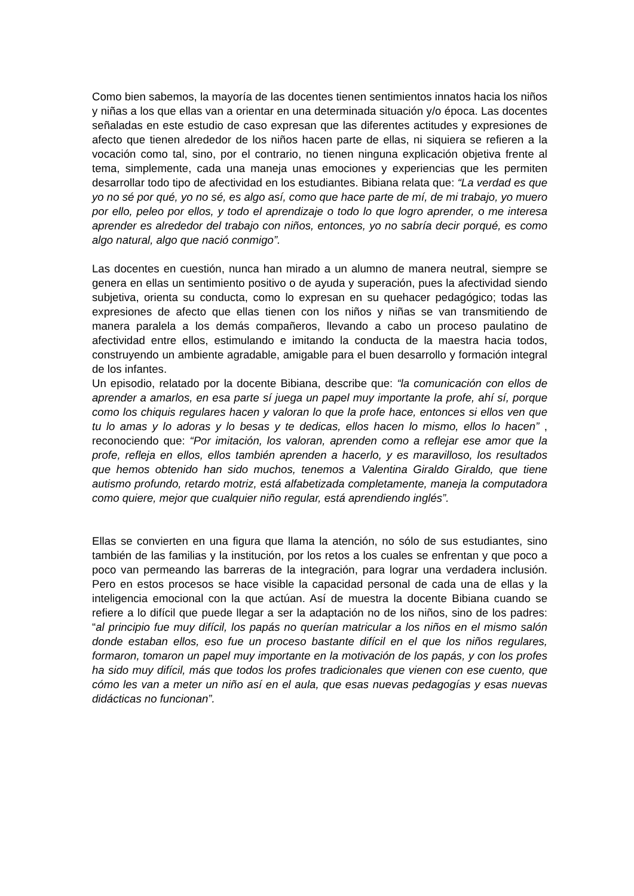Como bien sabemos, la mayoría de las docentes tienen sentimientos innatos hacia los niños y niñas a los que ellas van a orientar en una determinada situación y/o época. Las docentes señaladas en este estudio de caso expresan que las diferentes actitudes y expresiones de afecto que tienen alrededor de los niños hacen parte de ellas, ni siquiera se refieren a la vocación como tal, sino, por el contrario, no tienen ninguna explicación objetiva frente al tema, simplemente, cada una maneja unas emociones y experiencias que les permiten desarrollar todo tipo de afectividad en los estudiantes. Bibiana relata que: “La verdad es que yo no sé por qué, yo no sé, es algo así, como que hace parte de mí, de mi trabajo, yo muero por ello, peleo por ellos, y todo el aprendizaje o todo lo que logro aprender, o me interesa aprender es alrededor del trabajo con niños, entonces, yo no sabría decir porqué, es como algo natural, algo que nació conmigo”.
Las docentes en cuestión, nunca han mirado a un alumno de manera neutral, siempre se genera en ellas un sentimiento positivo o de ayuda y superación, pues la afectividad siendo subjetiva, orienta su conducta, como lo expresan en su quehacer pedagógico; todas las expresiones de afecto que ellas tienen con los niños y niñas se van transmitiendo de manera paralela a los demás compañeros, llevando a cabo un proceso paulatino de afectividad entre ellos, estimulando e imitando la conducta de la maestra hacia todos, construyendo un ambiente agradable, amigable para el buen desarrollo y formación integral de los infantes.
Un episodio, relatado por la docente Bibiana, describe que: “la comunicación con ellos de aprender a amarlos, en esa parte sí juega un papel muy importante la profe, ahí sí, porque como los chiquis regulares hacen y valoran lo que la profe hace, entonces si ellos ven que tu lo amas y lo adoras y lo besas y te dedicas, ellos hacen lo mismo, ellos lo hacen” , reconociendo que: “Por imitación, los valoran, aprenden como a reflejar ese amor que la profe, refleja en ellos, ellos también aprenden a hacerlo, y es maravilloso, los resultados que hemos obtenido han sido muchos, tenemos a Valentina Giraldo Giraldo, que tiene autismo profundo, retardo motriz, está alfabetizada completamente, maneja la computadora como quiere, mejor que cualquier niño regular, está aprendiendo inglés”.
Ellas se convierten en una figura que llama la atención, no sólo de sus estudiantes, sino también de las familias y la institución, por los retos a los cuales se enfrentan y que poco a poco van permeando las barreras de la integración, para lograr una verdadera inclusión. Pero en estos procesos se hace visible la capacidad personal de cada una de ellas y la inteligencia emocional con la que actúan. Así de muestra la docente Bibiana cuando se refiere a lo difícil que puede llegar a ser la adaptación no de los niños, sino de los padres: “al principio fue muy difícil, los papás no querían matricular a los niños en el mismo salón donde estaban ellos, eso fue un proceso bastante difícil en el que los niños regulares, formaron, tomaron un papel muy importante en la motivación de los papás, y con los profes ha sido muy difícil, más que todos los profes tradicionales que vienen con ese cuento, que cómo les van a meter un niño así en el aula, que esas nuevas pedagogías y esas nuevas didácticas no funcionan”.